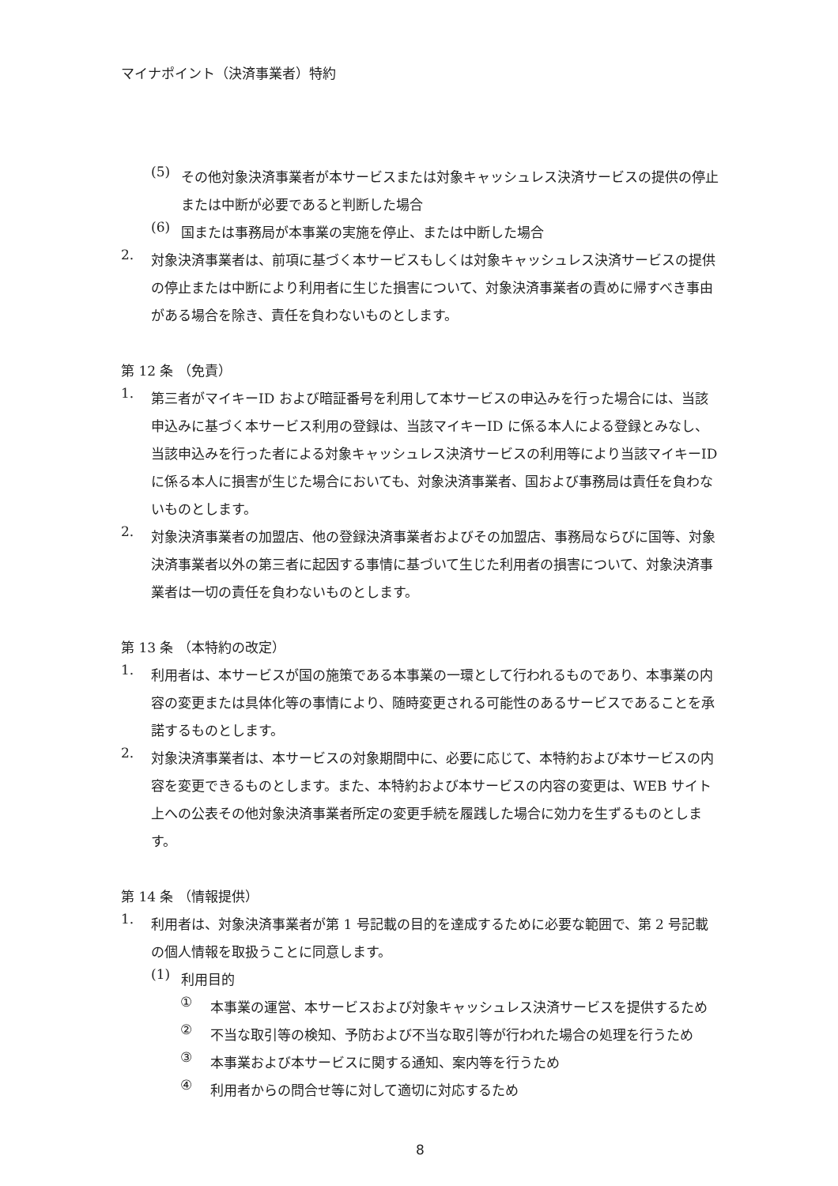マイナポイント（決済事業者）特約
(5)
その他対象決済事業者が本サービスまたは対象キャッシュレス決済サービスの提供の停止または中断が必要であると判断した場合
(6)
国または事務局が本事業の実施を停止、または中断した場合
2.
対象決済事業者は、前項に基づく本サービスもしくは対象キャッシュレス決済サービスの提供の停止または中断により利用者に生じた損害について、対象決済事業者の責めに帰すべき事由がある場合を除き、責任を負わないものとします。
第 12 条 （免責）
1.
第三者がマイキーID および暗証番号を利用して本サービスの申込みを行った場合には、当該申込みに基づく本サービス利用の登録は、当該マイキーID に係る本人による登録とみなし、当該申込みを行った者による対象キャッシュレス決済サービスの利用等により当該マイキーID に係る本人に損害が生じた場合においても、対象決済事業者、国および事務局は責任を負わないものとします。
2.
対象決済事業者の加盟店、他の登録決済事業者およびその加盟店、事務局ならびに国等、対象決済事業者以外の第三者に起因する事情に基づいて生じた利用者の損害について、対象決済事業者は一切の責任を負わないものとします。
第 13 条 （本特約の改定）
1.
利用者は、本サービスが国の施策である本事業の一環として行われるものであり、本事業の内容の変更または具体化等の事情により、随時変更される可能性のあるサービスであることを承諾するものとします。
2.
対象決済事業者は、本サービスの対象期間中に、必要に応じて、本特約および本サービスの内容を変更できるものとします。また、本特約および本サービスの内容の変更は、WEB サイト上への公表その他対象決済事業者所定の変更手続を履践した場合に効力を生ずるものとします。
第 14 条 （情報提供）
1.
利用者は、対象決済事業者が第 1 号記載の目的を達成するために必要な範囲で、第 2 号記載の個人情報を取扱うことに同意します。
(1)
利用目的
①
本事業の運営、本サービスおよび対象キャッシュレス決済サービスを提供するため
②
不当な取引等の検知、予防および不当な取引等が行われた場合の処理を行うため
③
本事業および本サービスに関する通知、案内等を行うため
④
利用者からの問合せ等に対して適切に対応するため
8